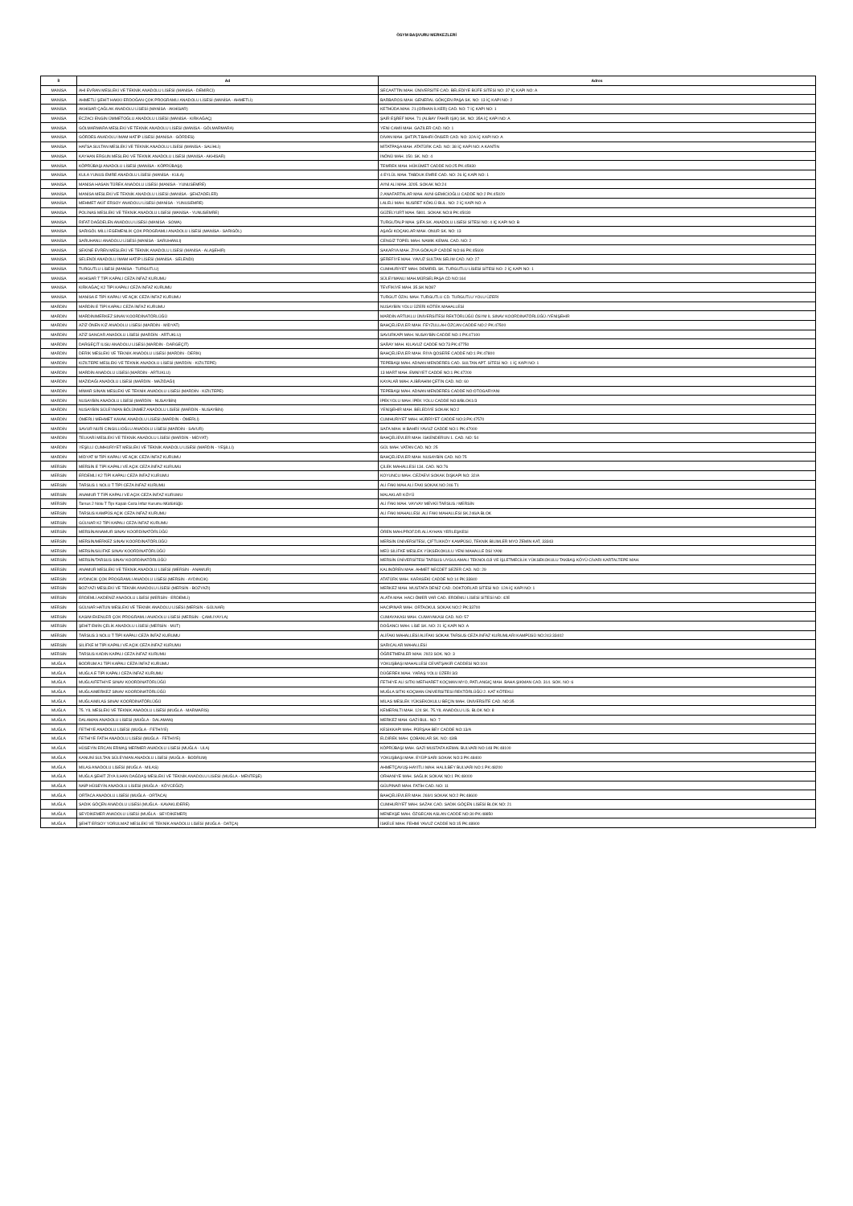ÖSYM BAŞVURU MERKEZLERİ
| İl | Ad | Adres |
| --- | --- | --- |
| MANİSA | AHİ EVRAN MESLEKİ VE TEKNİK ANADOLU LİSESİ (MANİSA - DEMİRCİ) | SECAATTİN MAH. ÜNİVERSİTE CAD. BELEDİYE BÜFE SİTESİ NO: 37 İÇ KAPI NO: A |
| MANİSA | AHMETLİ ŞEHİT HAKKI ERDOĞAN ÇOK PROGRAMLI ANADOLU LİSESİ (MANİSA - AHMETLİ) | BARBAROS MAH. GENERAL GÖKÇEN PAŞA SK. NO: 13 İÇ KAPI NO: 2 |
| MANİSA | AKHİSAR ÇAĞLAK ANADOLU LİSESİ (MANİSA - AKHİSAR) | KETHÜDA MAH. 21.(ORHAN İLKER) CAD. NO: 7 İÇ KAPI NO: 1 |
| MANİSA | ECZACI ENGİN ÜMMETOĞLU ANADOLU LİSESİ (MANİSA - KIRKAĞAÇ) | ŞAİR EŞREF MAH. 71 (ALBAY FAHİR IŞIK) SK. NO: 35A İÇ KAPI NO: A |
| MANİSA | GÖLMARMARA MESLEKİ VE TEKNİK ANADOLU LİSESİ (MANİSA - GÖLMARMARA) | YENİ CAMİİ MAH. GAZİLER CAD. NO: 1 |
| MANİSA | GÖRDES ANADOLU İMAM HATİP LİSESİ (MANİSA - GÖRDES) | DİVAN MAH. ŞHT.PLT.BAHRİ ÖNSER CAD. NO: 32A İÇ KAPI NO: A |
| MANİSA | HAFSA SULTAN MESLEKİ VE TEKNİK ANADOLU LİSESİ (MANİSA - SALİHLİ) | MİTATPAŞA MAH. ATATÜRK CAD. NO: 38 İÇ KAPI NO: A KANTİN |
| MANİSA | KAYHAN ERGUN MESLEKİ VE TEKNİK ANADOLU LİSESİ (MANİSA - AKHİSAR) | İNÖNÜ MAH. 150. SK. NO: 4 |
| MANİSA | KÖPRÜBAŞI ANADOLU LİSESİ (MANİSA - KÖPRÜBAŞI) | TEMREK MAH. HÜKÜMET CADDE NO:25 PK:45930 |
| MANİSA | KULA YUNUS EMRE ANADOLU LİSESİ (MANİSA - KULA) | 4 EYLÜL MAH. TABDUK EMRE CAD. NO: 26 İÇ KAPI NO: 1 |
| MANİSA | MANİSA HASAN TÜREK ANADOLU LİSESİ (MANİSA - YUNUSEMRE) | AYNİ ALİ MAH. 3205. SOKAK NO:24 |
| MANİSA | MANİSA MESLEKİ VE TEKNİK ANADOLU LİSESİ (MANİSA - ŞEHZADELER) | 2.ANAFARTALAR MAH. AVNİ GEMİCİOĞLU CADDE NO:2 PK:45020 |
| MANİSA | MEHMET AKİF ERSOY ANADOLU LİSESİ (MANİSA - YUNUSEMRE) | LALELİ MAH. NUSRET KÖKLÜ BUL. NO: 2 İÇ KAPI NO: A |
| MANİSA | POLİNAS MESLEKİ VE TEKNİK ANADOLU LİSESİ (MANİSA - YUNUSEMRE) | GÜZELYURT MAH. 5801. SOKAK NO:8 PK:45030 |
| MANİSA | RIFAT DAĞDELEN ANADOLU LİSESİ (MANİSA - SOMA) | TURGUTALP MAH. ŞİFA SK. ANADOLU LİSESİ SİTESİ NO: 4 İÇ KAPI NO: B |
| MANİSA | SARIGÖL MİLLİ EGEMENLİK ÇOK PROGRAMLI ANADOLU LİSESİ (MANİSA - SARIGÖL) | AŞAĞI KOÇAKLAR MAH. ONUR SK. NO: 13 |
| MANİSA | SARUHANLI ANADOLU LİSESİ (MANİSA - SARUHANLI) | CENGİZ TOPEL MAH. NAMIK KEMAL CAD. NO: 2 |
| MANİSA | SEKİNE EVREN MESLEKİ VE TEKNİK ANADOLU LİSESİ (MANİSA - ALAŞEHİR) | SAKARYA MAH. ZİYA GÖKALP CADDE NO:66 PK:45600 |
| MANİSA | SELENDİ ANADOLU İMAM HATİP LİSESİ (MANİSA - SELENDİ) | ŞEREFİYE MAH. YAVUZ SULTAN SELİM CAD. NO: 27 |
| MANİSA | TURGUTLU LİSESİ (MANİSA - TURGUTLU) | CUMHURİYET MAH. DEMİREL SK. TURGUTLU LİSESİ SİTESİ NO: 2 İÇ KAPI NO: 1 |
| MANİSA | AKHİSAR T TİPİ KAPALI CEZA İNFAZ KURUMU | SÜLEYMANLI MAH.MÜRSELPAŞA CD NO:164 |
| MANİSA | KIRKAĞAÇ K2 TİPİ KAPALI CEZA İNFAZ KURUMU | TEVFİKİYE MAH. 35.SK NO87 |
| MANİSA | MANİSA E TİPİ KAPALI VE AÇIK CEZA İNFAZ KURUMU | TURGUT ÖZAL MAH. TURGUTLU CD. TURGUTLU YOLU ÜZERİ |
| MARDİN | MARDİN E TİPİ KAPALI CEZA İNFAZ KURUMU | NUSAYBİN YOLU ÜZERİ KÖTEK MAHALLESİ |
| MARDİN | MARDİN/MERKEZ SINAV KOORDİNATÖRLÜĞÜ | MARDİN ARTUKLU ÜNİVERSİTESİ REKTÖRLÜĞÜ ÖSYM İL SINAV KOORDİNATÖRLÜĞÜ /YENİŞEHİR |
| MARDİN | AZİZ ÖNEN KIZ ANADOLU LİSESİ (MARDİN - MİDYAT) | BAHÇELİEVLER MAH. FEYZULLAH ÖZCAN CADDE NO:2 PK:47500 |
| MARDİN | AZİZ SANCAR ANADOLU LİSESİ (MARDİN - ARTUKLU) | SAVURKAPI MAH. NUSAYBİN CADDE NO:1 PK:47100 |
| MARDİN | DARGEÇİT ILISU ANADOLU LİSESİ (MARDİN - DARGEÇİT) | SARAY MAH. KILAVUZ CADDE NO:73 PK:47750 |
| MARDİN | DERİK MESLEKİ VE TEKNİK ANADOLU LİSESİ (MARDİN - DERİK) | BAHÇELİEVLER MAH. RİYA QOSERE CADDE NO:1 PK:47800 |
| MARDİN | KIZILTEPE MESLEKİ VE TEKNİK ANADOLU LİSESİ (MARDİN - KIZILTEPE) | TEPEBAŞI MAH. ADNAN MENDERES CAD. SULTAN APT. SİTESİ NO: 1 İÇ KAPI NO: 1 |
| MARDİN | MARDİN ANADOLU LİSESİ (MARDİN - ARTUKLU) | 13 MART MAH. EMNİYET CADDE NO:1 PK:47200 |
| MARDİN | MAZIDAĞI ANADOLU LİSESİ (MARDİN - MAZIDAĞI) | KAYALAR MAH. A.İBRAHİM ÇETİN CAD. NO: 60 |
| MARDİN | MİMAR SİNAN MESLEKİ VE TEKNİK ANADOLU LİSESİ (MARDİN - KIZILTEPE) | TEPEBAŞI MAH. ADNAN MENDERES CADDE NO:OTOGARYANI |
| MARDİN | NUSAYBİN ANADOLU LİSESİ (MARDİN - NUSAYBİN) | İPEKYOLU MAH. İPEK YOLU CADDE NO:8/BLOK1/3 |
| MARDİN | NUSAYBİN SÜLEYMAN BÖLÜNMEZ ANADOLU LİSESİ (MARDİN - NUSAYBİN) | YENİŞEHİR MAH. BELEDİYE SOKAK NO:2 |
| MARDİN | ÖMERLİ MEHMET KAVAK ANADOLU LİSESİ (MARDİN - ÖMERLİ) | CUMHURİYET MAH. HÜRRİYET CADDE NO:3 PK:47570 |
| MARDİN | SAVUR NURİ CINGILLIOĞLU ANADOLU LİSESİ (MARDİN - SAVUR) | SAFA MAH. H BAHRİ YAVUZ CADDE NO:1 PK:47000 |
| MARDİN | TELKARİ MESLEKİ VE TEKNİK ANADOLU LİSESİ (MARDİN - MİDYAT) | BAHÇELİEVLER MAH. İSKENDERUN 1. CAD. NO: 54 |
| MARDİN | YEŞİLLİ CUMHURİYET MESLEKİ VE TEKNİK ANADOLU LİSESİ (MARDİN - YEŞİLLİ) | GÜL MAH. VATAN CAD. NO: 25 |
| MARDİN | MİDYAT M TİPİ KAPALI VE AÇIK CEZA İNFAZ KURUMU | BAHÇELİEVLER MAH. NUSAYBİN CAD. NO:75 |
| MERSİN | MERSİN E TİPİ KAPALI VE AÇIK CEZA İNFAZ KURUMU | ÇİLEK MAHALLESİ 134. CAD. NO:76 |
| MERSİN | ERDEMLİ K2 TİPİ KAPALI CEZA İNFAZ KURUMU | KOYUNCU MAH. CEZAEVİ SOKAK DIŞKAPI NO: 32/A |
| MERSİN | TARSUS 1 NOLU T TİPİ CEZA İNFAZ KURUMU | ALİ FAKI MAH.ALİ FAKI SOKAK NO 246 T1 |
| MERSİN | ANAMUR T TİPİ KAPALI VE AÇIK CEZA İNFAZ KURUMU | MALAKLAR KÖYÜ |
| MERSİN | Tarsus 2 Nolu T Tipi Kapalı Ceza İnfaz Kurumu Müdürlüğü | ALİ FAKI MAH. VAYVAY MEVKİİ TARSUS / MERSİN |
| MERSİN | TARSUS KAMPÜS AÇIK CEZA İNFAZ KURUMU | ALİ FAKI MAHALLESİ .ALİ FAKI MAHALLESİ SK.246/A BLOK |
| MERSİN | GÜLNAR K2 TİPİ KAPALI CEZA İNFAZ KURUMU | |
| MERSİN | MERSİN/ANAMUR SINAV KOORDİNATÖRLÜĞÜ | ÖREN MAH.PROF.DR.ALİ AYHAN YERLEŞKESİ |
| MERSİN | MERSİN/MERKEZ SINAV KOORDİNATÖRLÜĞÜ | MERSİN ÜNİVERSİTESİ, ÇİFTLİKKÖY KAMPÜSÜ, TEKNİK BİLİMLER MYO ZEMİN KAT, 33343 |
| MERSİN | MERSİN/SİLİFKE SINAV KOORDİNATÖRLÜĞÜ | MEÜ SİLİFKE MESLEK YÜKSEKOKULU YENİ MAHALLE DSİ YANI |
| MERSİN | MERSİN/TARSUS SINAV KOORDİNATÖRLÜĞÜ | MERSİN ÜNİVERSİTESİ TARSUS UYGULAMALI TEKNOLOJİ VE İŞLETMECİLİK YÜKSEKOKULU TAKBAŞ KÖYÜ CİVARI KARTALTEPE MAH. |
| MERSİN | ANAMUR MESLEKİ VE TEKNİK ANADOLU LİSESİ (MERSİN - ANAMUR) | KALINÖREN MAH. AHMET NECDET SEZER CAD. NO: 29 |
| MERSİN | AYDINCIK ÇOK PROGRAMLI ANADOLU LİSESİ (MERSİN - AYDINCIK) | ATATÜRK MAH. KARASEKİ CADDE NO:14 PK:33840 |
| MERSİN | BOZYAZI MESLEKİ VE TEKNİK ANADOLU LİSESİ (MERSİN - BOZYAZI) | MERKEZ MAH. MUSTAFA DENİZ CAD. DOKTORLAR SİTESİ NO: 12A İÇ KAPI NO: 1 |
| MERSİN | ERDEMLİ AKDENİZ ANADOLU LİSESİ (MERSİN - ERDEMLİ) | ALATA MAH. HACI ÖMER VAR CAD. ERDEMLİ LİSESİ SİTESİ NO: 42E |
| MERSİN | GÜLNAR HATUN MESLEKİ VE TEKNİK ANADOLU LİSESİ (MERSİN - GÜLNAR) | HACIPINAR MAH. ORTAOKUL SOKAK NO:2 PK:33700 |
| MERSİN | KASIM EKENLER ÇOK PROGRAMLI ANADOLU LİSESİ (MERSİN - ÇAMLIYAYLA) | CUMAYAKASI MAH. CUMAYAKASI CAD. NO: 57 |
| MERSİN | ŞEHİT EMİN ÇELİK ANADOLU LİSESİ (MERSİN - MUT) | DOĞANCI MAH. LİSE SK. NO: 21 İÇ KAPI NO: A |
| MERSİN | TARSUS 3 NOLU T TİPİ KAPALI CEZA İNFAZ KURUMU | ALİFAKI MAHALLESİ ALİFAKI SOKAK TARSUS CEZA İNFAZ KURUMLARI KAMPÜSÜ NO:243 33402 |
| MERSİN | SİLİFKE M TİPİ KAPALI VE AÇIK CEZA İNFAZ KURUMU | SARICALAR MAHALLESİ |
| MERSİN | TARSUS KADIN KAPALI CEZA İNFAZ KURUMU | ÖĞRETMENLER MAH. 2923 SOK. NO: 3 |
| MUĞLA | BODRUM A1 TİPİ KAPALI CEZA İNFAZ KURUMU | YOKUŞBAŞI MAHALLESİ CEVATŞAKİR CADDESİ NO:104 |
| MUĞLA | MUĞLA E TİPİ KAPALI CEZA İNFAZ KURUMU | DÜĞEREK MAH. YARAŞ YOLU ÜZERİ 3/3 |
| MUĞLA | MUĞLA/FETHİYE SINAV KOORDİNATÖRLÜĞÜ | FETHİYE ALİ SITKI MEFHARET KOÇMAN MYO, PATLANGIÇ MAH. BAHA ŞIKMAN CAD. 314. SOK. NO :6 |
| MUĞLA | MUĞLA/MERKEZ SINAV KOORDİNATÖRLÜĞÜ | MUĞLA SITKI KOÇMAN ÜNİVERSİTESİ REKTÖRLÜĞÜ 2. KAT KÖTEKLİ |
| MUĞLA | MUĞLA/MİLAS SINAV KOORDİNATÖRLÜĞÜ | MİLAS MESLEK YÜKSEKOKULU BEÇİN MAH. ÜNİVERSİTE CAD. NO:35 |
| MUĞLA | 75. YIL MESLEKİ VE TEKNİK ANADOLU LİSESİ (MUĞLA - MARMARİS) | KEMERALTI MAH. 124 SK. 75.YIL ANADOLU LİS. BLOK NO: 8 |
| MUĞLA | DALAMAN ANADOLU LİSESİ (MUĞLA - DALAMAN) | MERKEZ MAH. GAZİ BUL. NO: 7 |
| MUĞLA | FETHİYE ANADOLU LİSESİ (MUĞLA - FETHİYE) | KESİKKAPI MAH. PÜRŞAH BEY CADDE NO:13/A |
| MUĞLA | FETHİYE FATİH ANADOLU LİSESİ (MUĞLA - FETHİYE) | ELDİREK MAH. ÇOBANLAR SK. NO: 43/B |
| MUĞLA | HÜSEYİN ERCAN ERMAŞ MERMER ANADOLU LİSESİ (MUĞLA - ULA) | KÖPRÜBAŞI MAH. GAZİ MUSTAFA KEMAL BULVARI NO:148 PK:48100 |
| MUĞLA | KANUNİ SULTAN SÜLEYMAN ANADOLU LİSESİ (MUĞLA - BODRUM) | YOKUŞBAŞI MAH. EYÜP SARI SOKAK NO:3 PK:48400 |
| MUĞLA | MİLAS ANADOLU LİSESİ (MUĞLA - MİLAS) | AHMETÇAVUŞ-HAYITLI MAH. HALİLBEY BULVARI NO:1 PK:48200 |
| MUĞLA | MUĞLA ŞEHİT ZİYA İLHAN DAĞDAŞ MESLEKİ VE TEKNİK ANADOLU LİSESİ (MUĞLA - MENTEŞE) | ORHANİYE MAH. SAĞLIK SOKAK NO:1 PK:48000 |
| MUĞLA | NAİP HÜSEYİN ANADOLU LİSESİ (MUĞLA - KÖYCEĞİZ) | GÜLPINAR MAH. FATİH CAD. NO: 11 |
| MUĞLA | ORTACA ANADOLU LİSESİ (MUĞLA - ORTACA) | BAHÇELİEVLER MAH. 269/1 SOKAK NO:2 PK:48600 |
| MUĞLA | SADIK GÖÇEN ANADOLU LİSESİ (MUĞLA - KAVAKLIDERE) | CUMHURİYET MAH. SAZAK CAD. SADIK GÖÇEN LİSESİ BLOK NO: 21 |
| MUĞLA | SEYDİKEMER ANADOLU LİSESİ (MUĞLA - SEYDİKEMER) | MENEKŞE MAH. ÖZGECAN ASLAN CADDE NO:30 PK:48850 |
| MUĞLA | ŞEHİT ERSOY YORULMAZ MESLEKİ VE TEKNİK ANADOLU LİSESİ (MUĞLA - DATÇA) | İSKELE MAH. FEHMİ YAVUZ CADDE NO:15 PK:48900 |